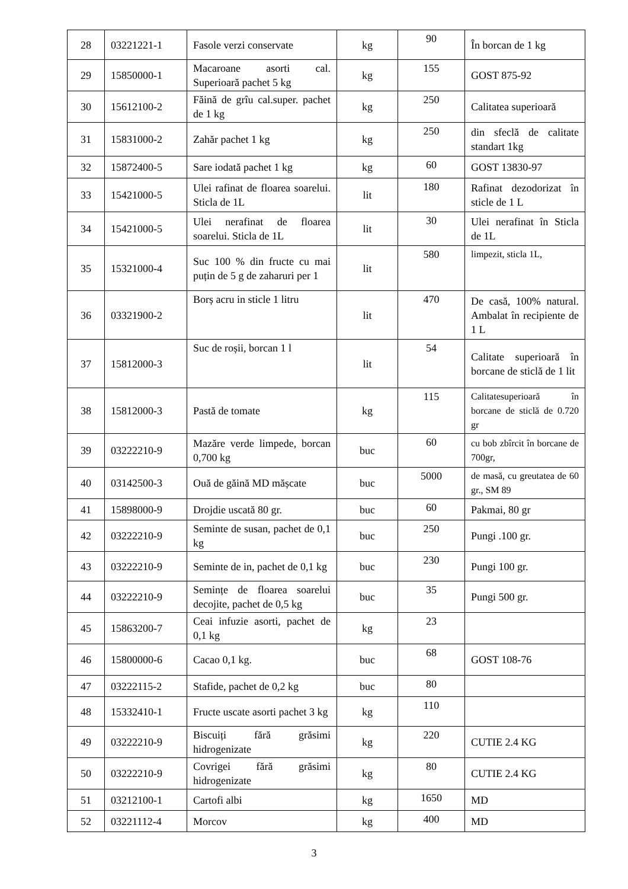| 28 | 03221221-1 | Fasole verzi conservate | kg | 90 | În borcan de 1 kg |
| 29 | 15850000-1 | Macaroane asorti cal. Superioară pachet 5 kg | kg | 155 | GOST 875-92 |
| 30 | 15612100-2 | Făină de grîu cal.super. pachet de 1 kg | kg | 250 | Calitatea superioară |
| 31 | 15831000-2 | Zahăr pachet 1 kg | kg | 250 | din sfeclă de calitate standart 1kg |
| 32 | 15872400-5 | Sare iodată pachet 1 kg | kg | 60 | GOST 13830-97 |
| 33 | 15421000-5 | Ulei rafinat de floarea soarelui. Sticla de 1L | lit | 180 | Rafinat dezodorizat în sticle de 1 L |
| 34 | 15421000-5 | Ulei nerafinat de floarea soarelui. Sticla de 1L | lit | 30 | Ulei nerafinat în Sticla de 1L |
| 35 | 15321000-4 | Suc 100 % din fructe cu mai puțin de 5 g de zaharuri per 1 | lit | 580 | limpezit, sticla 1L, |
| 36 | 03321900-2 | Borș acru in sticle 1 litru | lit | 470 | De casă, 100% natural. Ambalat în recipiente de 1 L |
| 37 | 15812000-3 | Suc de roșii, borcan 1 l | lit | 54 | Calitate superioară în borcane de sticlă de 1 lit |
| 38 | 15812000-3 | Pastă de tomate | kg | 115 | Calitatesuperioară în borcane de sticlă de 0.720 gr |
| 39 | 03222210-9 | Mazăre verde limpede, borcan 0,700 kg | buc | 60 | cu bob zbîrcit în borcane de 700gr, |
| 40 | 03142500-3 | Ouă de găină MD mășcate | buc | 5000 | de masă, cu greutatea de 60 gr., SM 89 |
| 41 | 15898000-9 | Drojdie uscată 80 gr. | buc | 60 | Pakmai, 80 gr |
| 42 | 03222210-9 | Seminte de susan, pachet de 0,1 kg | buc | 250 | Pungi .100 gr. |
| 43 | 03222210-9 | Seminte de in, pachet de 0,1 kg | buc | 230 | Pungi 100 gr. |
| 44 | 03222210-9 | Semințe de floarea soarelui decojite, pachet de 0,5 kg | buc | 35 | Pungi 500 gr. |
| 45 | 15863200-7 | Ceai infuzie asorti, pachet de 0,1 kg | kg | 23 | |
| 46 | 15800000-6 | Cacao 0,1 kg. | buc | 68 | GOST 108-76 |
| 47 | 03222115-2 | Stafide, pachet de 0,2 kg | buc | 80 | |
| 48 | 15332410-1 | Fructe uscate asorti pachet 3 kg | kg | 110 | |
| 49 | 03222210-9 | Biscuiți fără grăsimi hidrogenizate | kg | 220 | CUTIE 2.4 KG |
| 50 | 03222210-9 | Covrigei fără grăsimi hidrogenizate | kg | 80 | CUTIE 2.4 KG |
| 51 | 03212100-1 | Cartofi albi | kg | 1650 | MD |
| 52 | 03221112-4 | Morcov | kg | 400 | MD |
3